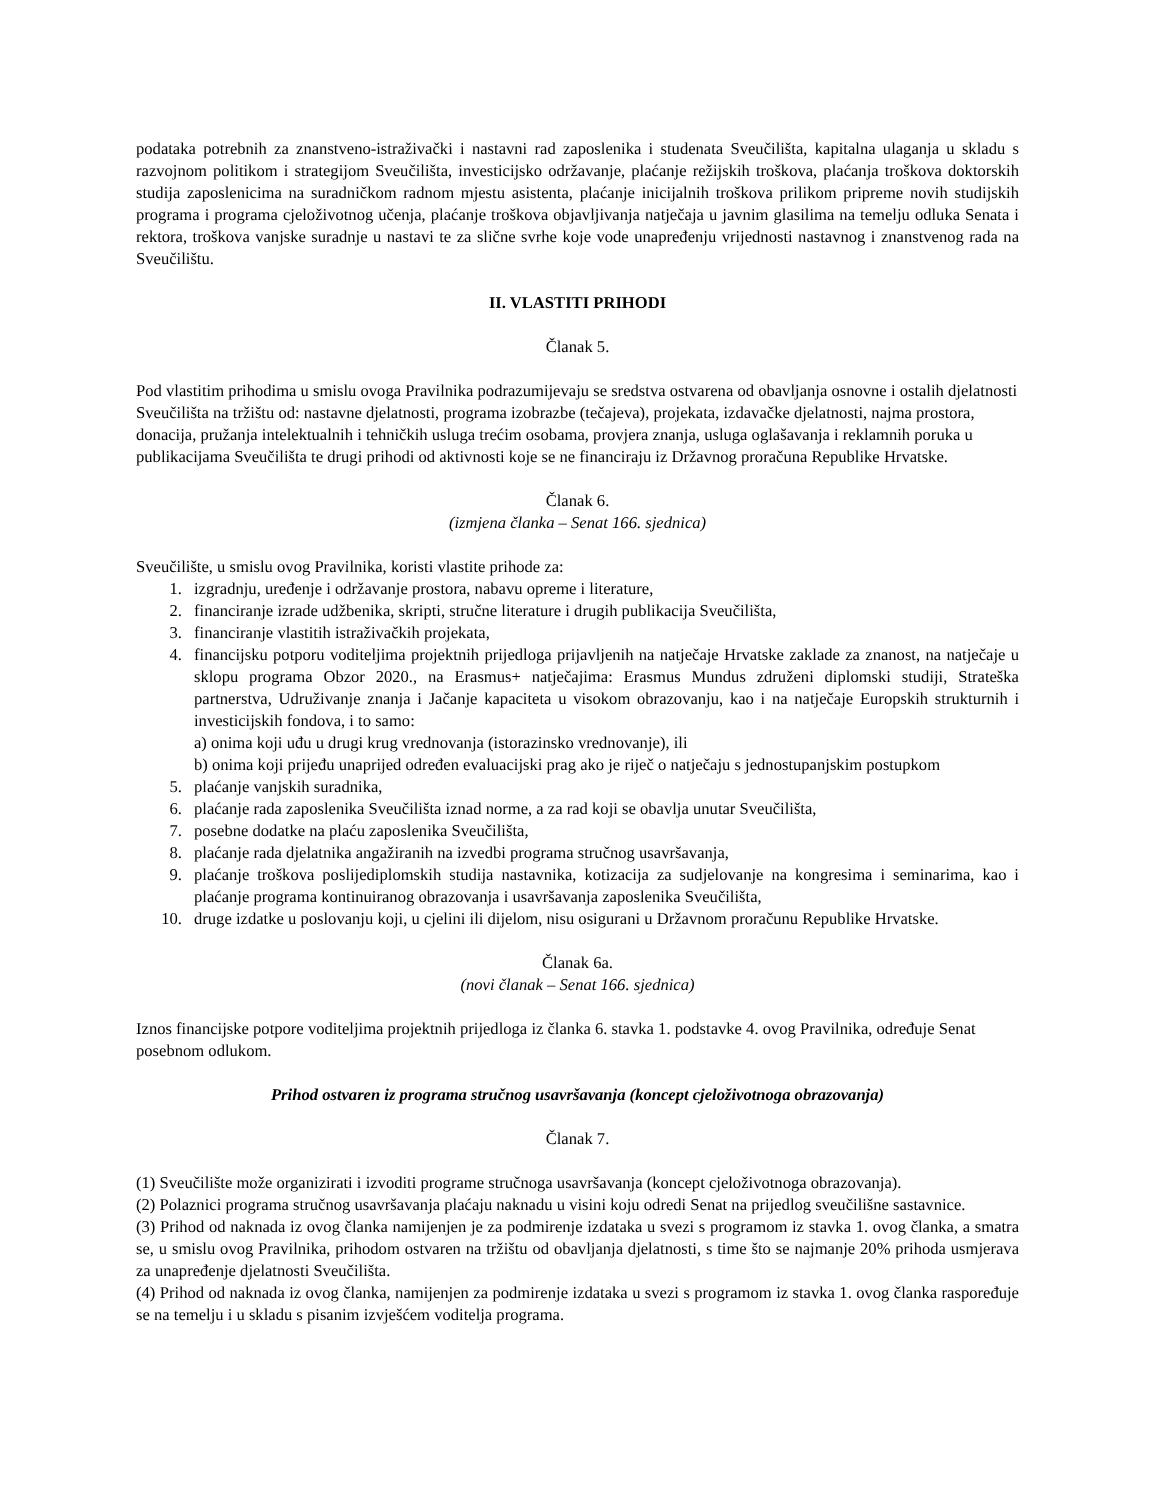podataka potrebnih za znanstveno-istraživački i nastavni rad zaposlenika i studenata Sveučilišta, kapitalna ulaganja u skladu s razvojnom politikom i strategijom Sveučilišta, investicijsko održavanje, plaćanje režijskih troškova, plaćanja troškova doktorskih studija zaposlenicima na suradničkom radnom mjestu asistenta, plaćanje inicijalnih troškova prilikom pripreme novih studijskih programa i programa cjeloživotnog učenja, plaćanje troškova objavljivanja natječaja u javnim glasilima na temelju odluka Senata i rektora, troškova vanjske suradnje u nastavi te za slične svrhe koje vode unapređenju vrijednosti nastavnog i znanstvenog rada na Sveučilištu.
II. VLASTITI PRIHODI
Članak 5.
Pod vlastitim prihodima u smislu ovoga Pravilnika podrazumijevaju se sredstva ostvarena od obavljanja osnovne i ostalih djelatnosti Sveučilišta na tržištu od: nastavne djelatnosti, programa izobrazbe (tečajeva), projekata, izdavačke djelatnosti, najma prostora, donacija, pružanja intelektualnih i tehničkih usluga trećim osobama, provjera znanja, usluga oglašavanja i reklamnih poruka u publikacijama Sveučilišta te drugi prihodi od aktivnosti koje se ne financiraju iz Državnog proračuna Republike Hrvatske.
Članak 6.
(izmjena članka – Senat 166. sjednica)
Sveučilište, u smislu ovog Pravilnika, koristi vlastite prihode za:
1. izgradnju, uređenje i održavanje prostora, nabavu opreme i literature,
2. financiranje izrade udžbenika, skripti, stručne literature i drugih publikacija Sveučilišta,
3. financiranje vlastitih istraživačkih projekata,
4. financijsku potporu voditeljima projektnih prijedloga prijavljenih na natječaje Hrvatske zaklade za znanost, na natječaje u sklopu programa Obzor 2020., na Erasmus+ natječajima: Erasmus Mundus združeni diplomski studiji, Strateška partnerstva, Udruživanje znanja i Jačanje kapaciteta u visokom obrazovanju, kao i na natječaje Europskih strukturnih i investicijskih fondova, i to samo:
a) onima koji uđu u drugi krug vrednovanja (istorazinsko vrednovanje), ili
b) onima koji prijeđu unaprijed određen evaluacijski prag ako je riječ o natječaju s jednostupanjskim postupkom
5. plaćanje vanjskih suradnika,
6. plaćanje rada zaposlenika Sveučilišta iznad norme, a za rad koji se obavlja unutar Sveučilišta,
7. posebne dodatke na plaću zaposlenika Sveučilišta,
8. plaćanje rada djelatnika angažiranih na izvedbi programa stručnog usavršavanja,
9. plaćanje troškova poslijediplomskih studija nastavnika, kotizacija za sudjelovanje na kongresima i seminarima, kao i plaćanje programa kontinuiranog obrazovanja i usavršavanja zaposlenika Sveučilišta,
10. druge izdatke u poslovanju koji, u cjelini ili dijelom, nisu osigurani u Državnom proračunu Republike Hrvatske.
Članak 6a.
(novi članak – Senat 166. sjednica)
Iznos financijske potpore voditeljima projektnih prijedloga iz članka 6. stavka 1. podstavke 4. ovog Pravilnika, određuje Senat posebnom odlukom.
Prihod ostvaren iz programa stručnog usavršavanja (koncept cjeloživotnoga obrazovanja)
Članak 7.
(1) Sveučilište može organizirati i izvoditi programe stručnoga usavršavanja (koncept cjeloživotnoga obrazovanja).
(2) Polaznici programa stručnog usavršavanja plaćaju naknadu u visini koju odredi Senat na prijedlog sveučilišne sastavnice.
(3) Prihod od naknada iz ovog članka namijenjen je za podmirenje izdataka u svezi s programom iz stavka 1. ovog članka, a smatra se, u smislu ovog Pravilnika, prihodom ostvaren na tržištu od obavljanja djelatnosti, s time što se najmanje 20% prihoda usmjerava za unapređenje djelatnosti Sveučilišta.
(4) Prihod od naknada iz ovog članka, namijenjen za podmirenje izdataka u svezi s programom iz stavka 1. ovog članka raspoređuje se na temelju i u skladu s pisanim izvješćem voditelja programa.